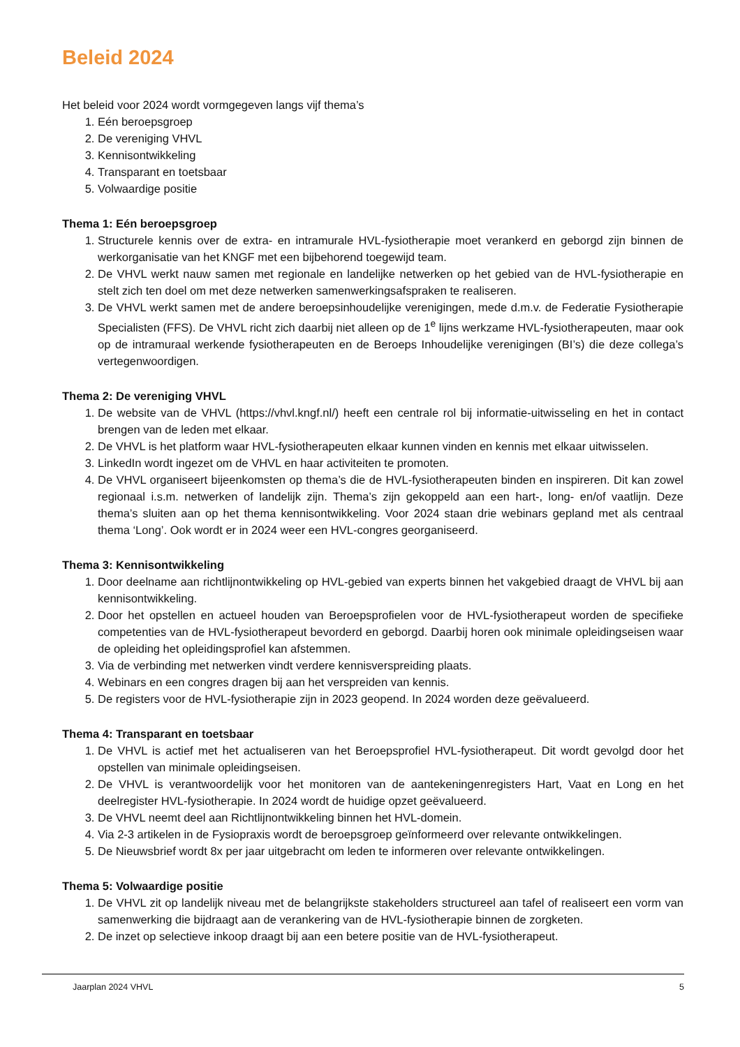Beleid 2024
Het beleid voor 2024 wordt vormgegeven langs vijf thema’s
1. Eén beroepsgroep
2. De vereniging VHVL
3. Kennisontwikkeling
4. Transparant en toetsbaar
5. Volwaardige positie
Thema 1: Eén beroepsgroep
1. Structurele kennis over de extra- en intramurale HVL-fysiotherapie moet verankerd en geborgd zijn binnen de werkorganisatie van het KNGF met een bijbehorend toegewijd team.
2. De VHVL werkt nauw samen met regionale en landelijke netwerken op het gebied van de HVL-fysiotherapie en stelt zich ten doel om met deze netwerken samenwerkingsafspraken te realiseren.
3. De VHVL werkt samen met de andere beroepsinhoudelijke verenigingen, mede d.m.v. de Federatie Fysiotherapie Specialisten (FFS). De VHVL richt zich daarbij niet alleen op de 1<sup>e</sup> lijns werkzame HVL-fysiotherapeuten, maar ook op de intramuraal werkende fysiotherapeuten en de Beroeps Inhoudelijke verenigingen (BI’s) die deze collega’s vertegenwoordigen.
Thema 2: De vereniging VHVL
1. De website van de VHVL (https://vhvl.kngf.nl/) heeft een centrale rol bij informatie-uitwisseling en het in contact brengen van de leden met elkaar.
2. De VHVL is het platform waar HVL-fysiotherapeuten elkaar kunnen vinden en kennis met elkaar uitwisselen.
3. LinkedIn wordt ingezet om de VHVL en haar activiteiten te promoten.
4. De VHVL organiseert bijeenkomsten op thema’s die de HVL-fysiotherapeuten binden en inspireren. Dit kan zowel regionaal i.s.m. netwerken of landelijk zijn. Thema’s zijn gekoppeld aan een hart-, long- en/of vaatlijn. Deze thema’s sluiten aan op het thema kennisontwikkeling. Voor 2024 staan drie webinars gepland met als centraal thema ‘Long’. Ook wordt er in 2024 weer een HVL-congres georganiseerd.
Thema 3: Kennisontwikkeling
1. Door deelname aan richtlijnontwikkeling op HVL-gebied van experts binnen het vakgebied draagt de VHVL bij aan kennisontwikkeling.
2. Door het opstellen en actueel houden van Beroepsprofielen voor de HVL-fysiotherapeut worden de specifieke competenties van de HVL-fysiotherapeut bevorderd en geborgd. Daarbij horen ook minimale opleidingseisen waar de opleiding het opleidingsprofiel kan afstemmen.
3. Via de verbinding met netwerken vindt verdere kennisverspreiding plaats.
4. Webinars en een congres dragen bij aan het verspreiden van kennis.
5. De registers voor de HVL-fysiotherapie zijn in 2023 geopend. In 2024 worden deze geëvalueerd.
Thema 4: Transparant en toetsbaar
1. De VHVL is actief met het actualiseren van het Beroepsprofiel HVL-fysiotherapeut. Dit wordt gevolgd door het opstellen van minimale opleidingseisen.
2. De VHVL is verantwoordelijk voor het monitoren van de aantekeningenregisters Hart, Vaat en Long en het deelregister HVL-fysiotherapie. In 2024 wordt de huidige opzet geëvalueerd.
3. De VHVL neemt deel aan Richtlijnontwikkeling binnen het HVL-domein.
4. Via 2-3 artikelen in de Fysiopraxis wordt de beroepsgroep geïnformeerd over relevante ontwikkelingen.
5. De Nieuwsbrief wordt 8x per jaar uitgebracht om leden te informeren over relevante ontwikkelingen.
Thema 5: Volwaardige positie
1. De VHVL zit op landelijk niveau met de belangrijkste stakeholders structureel aan tafel of realiseert een vorm van samenwerking die bijdraagt aan de verankering van de HVL-fysiotherapie binnen de zorgketen.
2. De inzet op selectieve inkoop draagt bij aan een betere positie van de HVL-fysiotherapeut.
Jaarplan 2024 VHVL 5